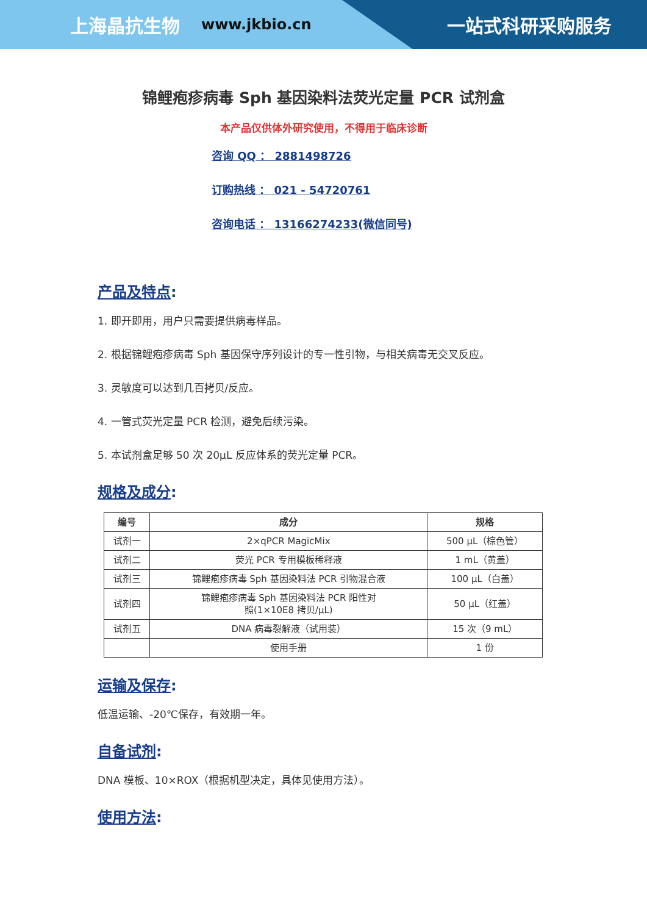上海晶抗生物 www.jkbio.cn 一站式科研采购服务
锦鲤疱疹病毒 Sph 基因染料法荧光定量 PCR 试剂盒
本产品仅供体外研究使用，不得用于临床诊断
咨询 QQ ： 2881498726
订购热线 ： 021 - 54720761
咨询电话 ： 13166274233(微信同号)
产品及特点:
1. 即开即用，用户只需要提供病毒样品。
2. 根据锦鲤疱疹病毒 Sph 基因保守序列设计的专一性引物，与相关病毒无交叉反应。
3. 灵敏度可以达到几百拷贝/反应。
4. 一管式荧光定量 PCR 检测，避免后续污染。
5. 本试剂盒足够 50 次 20μL 反应体系的荧光定量 PCR。
规格及成分:
| 编号 | 成分 | 规格 |
| --- | --- | --- |
| 试剂一 | 2×qPCR MagicMix | 500 μL（棕色管） |
| 试剂二 | 荧光 PCR 专用模板稀释液 | 1 mL（黄盖） |
| 试剂三 | 锦鲤疱疹病毒 Sph 基因染料法 PCR 引物混合液 | 100 μL（白盖） |
| 试剂四 | 锦鲤疱疹病毒 Sph 基因染料法 PCR 阳性对 照(1×10E8 拷贝/μL) | 50 μL（红盖） |
| 试剂五 | DNA 病毒裂解液（试用装） | 15 次（9 mL） |
| | 使用手册 | 1 份 |
运输及保存:
低温运输、-20℃保存，有效期一年。
自备试剂:
DNA 模板、10×ROX（根据机型决定，具体见使用方法）。
使用方法: